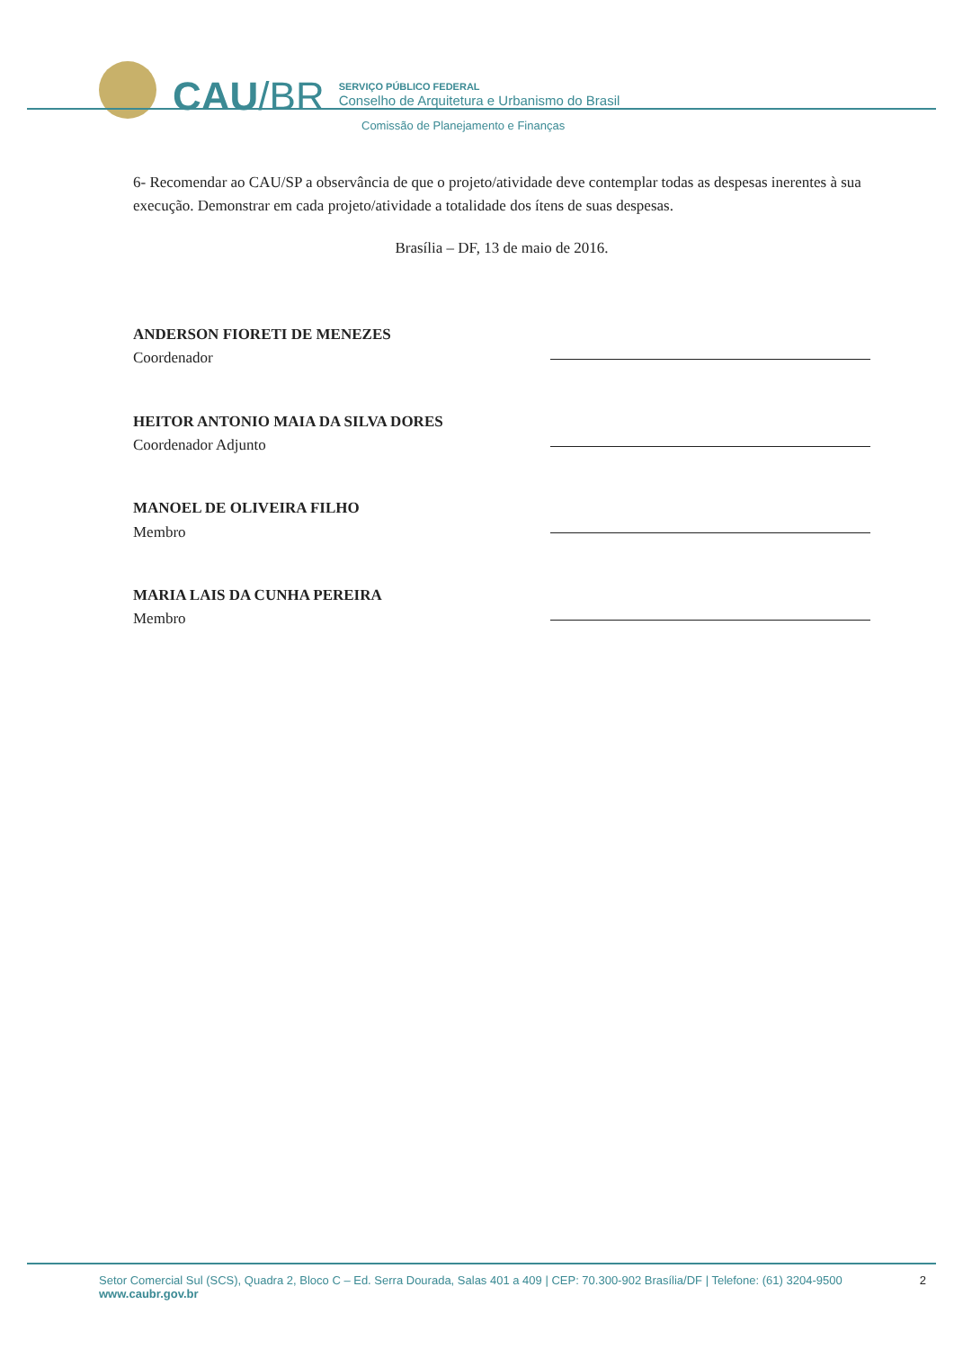CAU/BR
SERVIÇO PÚBLICO FEDERAL
Conselho de Arquitetura e Urbanismo do Brasil
Comissão de Planejamento e Finanças
6- Recomendar ao CAU/SP a observância de que o projeto/atividade deve contemplar todas as despesas inerentes à sua execução. Demonstrar em cada projeto/atividade a totalidade dos ítens de suas despesas.
Brasília – DF, 13 de maio de 2016.
ANDERSON FIORETI DE MENEZES
Coordenador
HEITOR ANTONIO MAIA DA SILVA DORES
Coordenador Adjunto
MANOEL DE OLIVEIRA FILHO
Membro
MARIA LAIS DA CUNHA PEREIRA
Membro
Setor Comercial Sul (SCS), Quadra 2, Bloco C – Ed. Serra Dourada, Salas 401 a 409 | CEP: 70.300-902 Brasília/DF | Telefone: (61) 3204-9500
www.caubr.gov.br
2